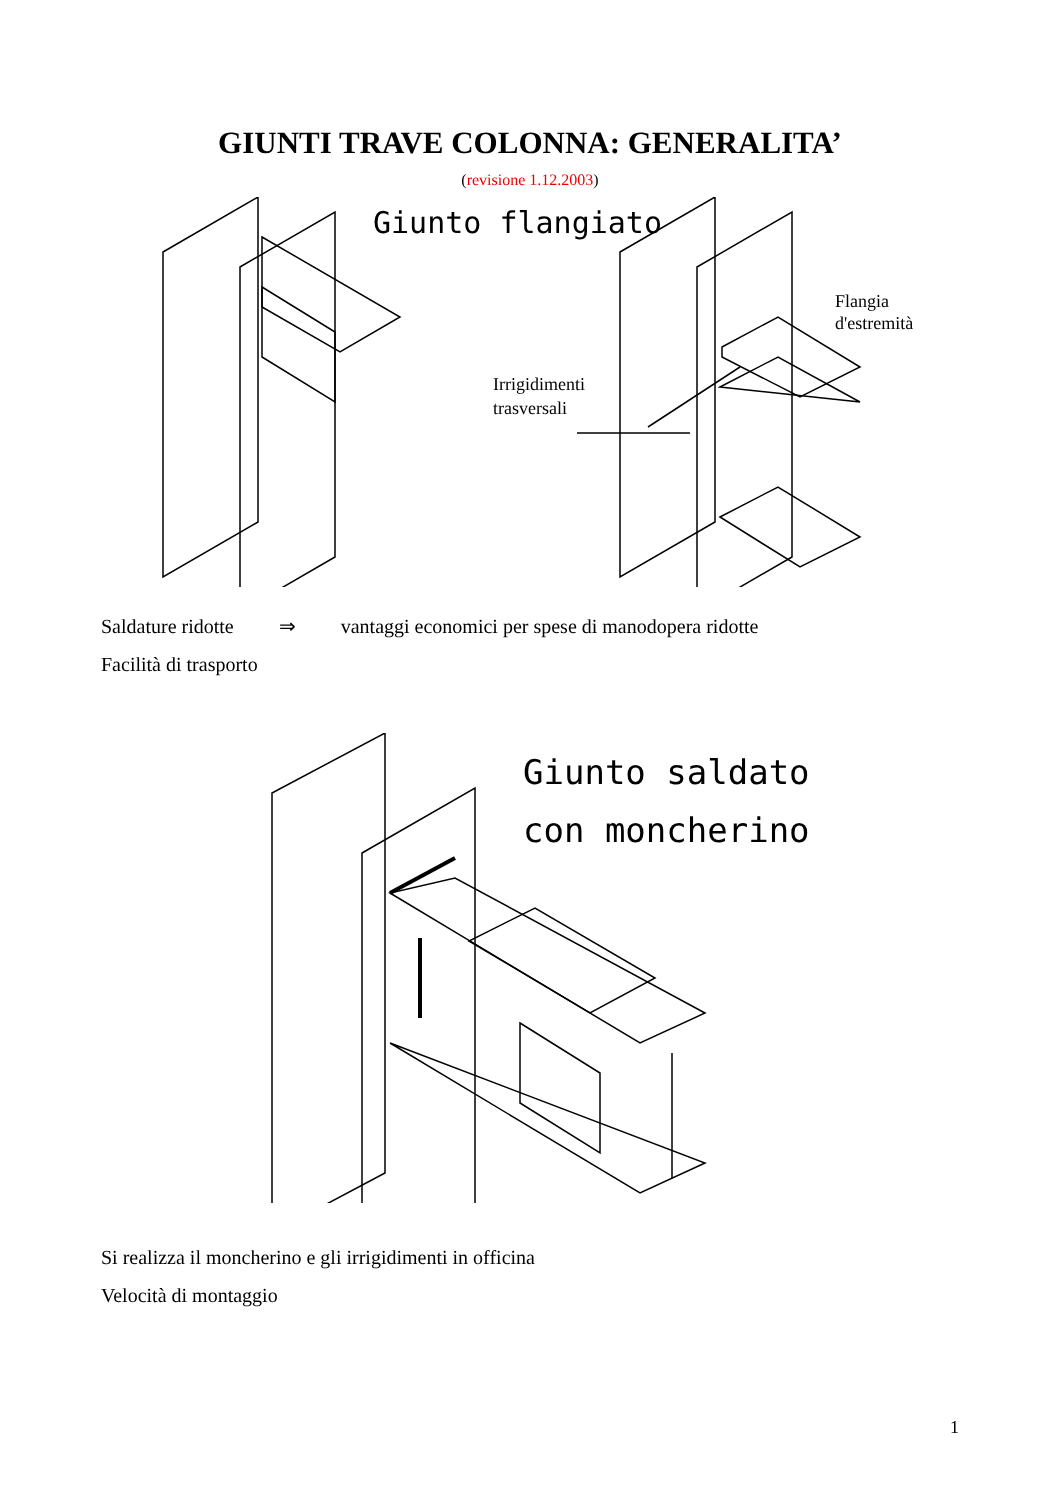GIUNTI TRAVE COLONNA: GENERALITA’
(revisione 1.12.2003)
Giunto flangiato
Irrigidimenti
trasversali
Flangia
d'estremità
Saldature ridotte ⇒ vantaggi economici per spese di manodopera ridotte
Facilità di trasporto
Giunto saldato
con moncherino
Si realizza il moncherino e gli irrigidimenti in officina
Velocità di montaggio
1